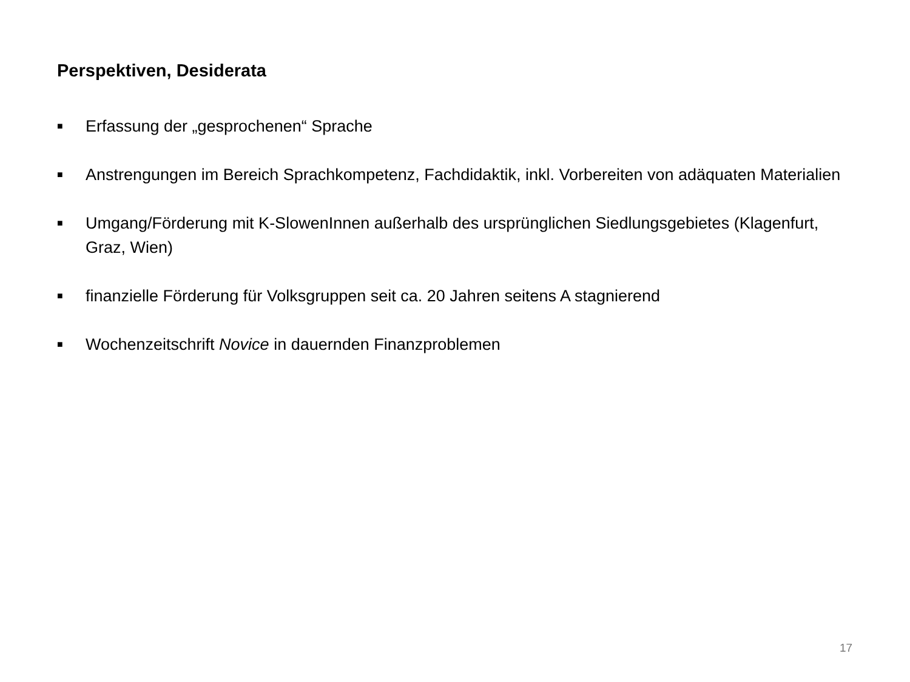Perspektiven, Desiderata
■ Erfassung der „gesprochenen“ Sprache
■ Anstrengungen im Bereich Sprachkompetenz, Fachdidaktik, inkl. Vorbereiten von adäquaten Materialien
■ Umgang/Förderung mit K-SlowenInnen außerhalb des ursprünglichen Siedlungsgebietes (Klagenfurt, Graz, Wien)
■ finanzielle Förderung für Volksgruppen seit ca. 20 Jahren seitens A stagnierend
■ Wochenzeitschrift Novice in dauernden Finanzproblemen
17